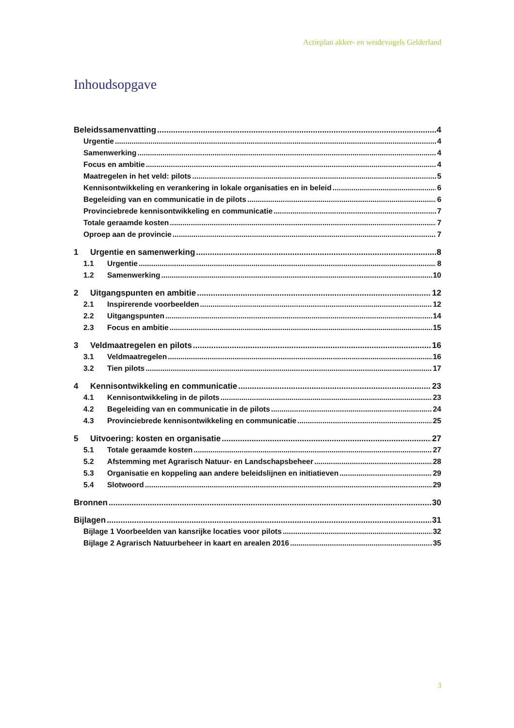Actieplan akker- en weidevogels Gelderland
Inhoudsopgave
Beleidssamenvatting 4
Urgentie 4
Samenwerking 4
Focus en ambitie 4
Maatregelen in het veld: pilots 5
Kennisontwikkeling en verankering in lokale organisaties en in beleid 6
Begeleiding van en communicatie in de pilots 6
Provinciebrede kennisontwikkeling en communicatie 7
Totale geraamde kosten 7
Oproep aan de provincie 7
1 Urgentie en samenwerking 8
1.1 Urgentie 8
1.2 Samenwerking 10
2 Uitgangspunten en ambitie 12
2.1 Inspirerende voorbeelden 12
2.2 Uitgangspunten 14
2.3 Focus en ambitie 15
3 Veldmaatregelen en pilots 16
3.1 Veldmaatregelen 16
3.2 Tien pilots 17
4 Kennisontwikkeling en communicatie 23
4.1 Kennisontwikkeling in de pilots 23
4.2 Begeleiding van en communicatie in de pilots 24
4.3 Provinciebrede kennisontwikkeling en communicatie 25
5 Uitvoering: kosten en organisatie 27
5.1 Totale geraamde kosten 27
5.2 Afstemming met Agrarisch Natuur- en Landschapsbeheer 28
5.3 Organisatie en koppeling aan andere beleidslijnen en initiatieven 29
5.4 Slotwoord 29
Bronnen 30
Bijlagen 31
Bijlage 1 Voorbeelden van kansrijke locaties voor pilots 32
Bijlage 2 Agrarisch Natuurbeheer in kaart en arealen 2016 35
3